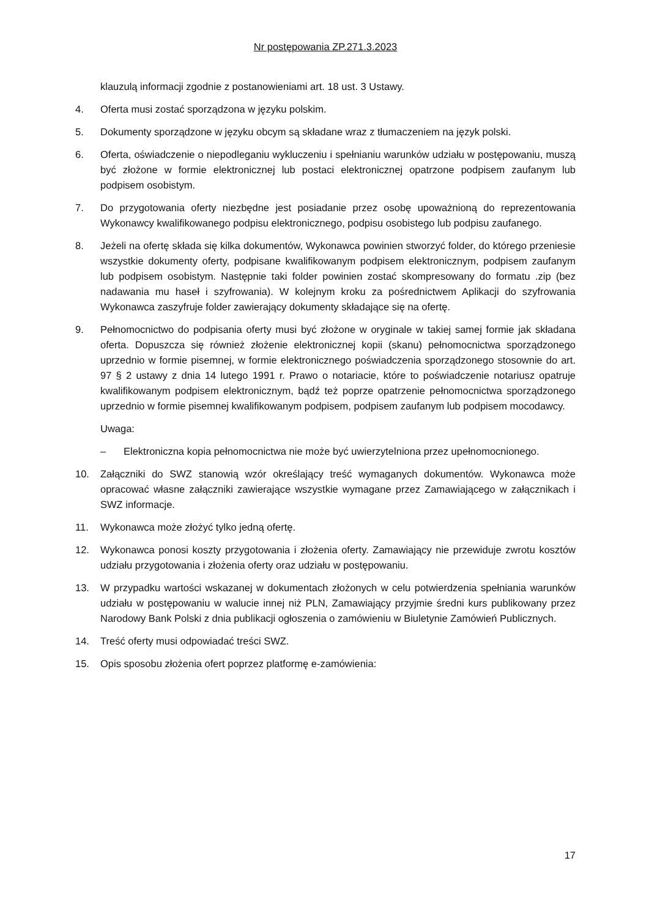Nr postępowania ZP.271.3.2023
klauzulą informacji zgodnie z postanowieniami art. 18 ust. 3 Ustawy.
4. Oferta musi zostać sporządzona w języku polskim.
5. Dokumenty sporządzone w języku obcym są składane wraz z tłumaczeniem na język polski.
6. Oferta, oświadczenie o niepodleganiu wykluczeniu i spełnianiu warunków udziału w postępowaniu, muszą być złożone w formie elektronicznej lub postaci elektronicznej opatrzone podpisem zaufanym lub podpisem osobistym.
7. Do przygotowania oferty niezbędne jest posiadanie przez osobę upoważnioną do reprezentowania Wykonawcy kwalifikowanego podpisu elektronicznego, podpisu osobistego lub podpisu zaufanego.
8. Jeżeli na ofertę składa się kilka dokumentów, Wykonawca powinien stworzyć folder, do którego przeniesie wszystkie dokumenty oferty, podpisane kwalifikowanym podpisem elektronicznym, podpisem zaufanym lub podpisem osobistym. Następnie taki folder powinien zostać skompresowany do formatu .zip (bez nadawania mu haseł i szyfrowania). W kolejnym kroku za pośrednictwem Aplikacji do szyfrowania Wykonawca zaszyfruje folder zawierający dokumenty składające się na ofertę.
9. Pełnomocnictwo do podpisania oferty musi być złożone w oryginale w takiej samej formie jak składana oferta. Dopuszcza się również złożenie elektronicznej kopii (skanu) pełnomocnictwa sporządzonego uprzednio w formie pisemnej, w formie elektronicznego poświadczenia sporządzonego stosownie do art. 97 § 2 ustawy z dnia 14 lutego 1991 r. Prawo o notariacie, które to poświadczenie notariusz opatruje kwalifikowanym podpisem elektronicznym, bądź też poprze opatrzenie pełnomocnictwa sporządzonego uprzednio w formie pisemnej kwalifikowanym podpisem, podpisem zaufanym lub podpisem mocodawcy.
Uwaga:
– Elektroniczna kopia pełnomocnictwa nie może być uwierzytelniona przez upełnomocnionego.
10. Załączniki do SWZ stanowią wzór określający treść wymaganych dokumentów. Wykonawca może opracować własne załączniki zawierające wszystkie wymagane przez Zamawiającego w załącznikach i SWZ informacje.
11. Wykonawca może złożyć tylko jedną ofertę.
12. Wykonawca ponosi koszty przygotowania i złożenia oferty. Zamawiający nie przewiduje zwrotu kosztów udziału przygotowania i złożenia oferty oraz udziału w postępowaniu.
13. W przypadku wartości wskazanej w dokumentach złożonych w celu potwierdzenia spełniania warunków udziału w postępowaniu w walucie innej niż PLN, Zamawiający przyjmie średni kurs publikowany przez Narodowy Bank Polski z dnia publikacji ogłoszenia o zamówieniu w Biuletynie Zamówień Publicznych.
14. Treść oferty musi odpowiadać treści SWZ.
15. Opis sposobu złożenia ofert poprzez platformę e-zamówienia:
17